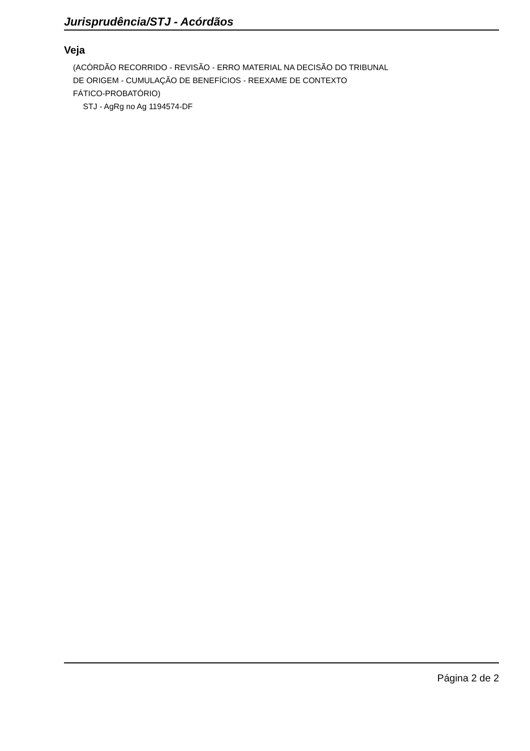Jurisprudência/STJ - Acórdãos
Veja
(ACÓRDÃO RECORRIDO - REVISÃO - ERRO MATERIAL NA DECISÃO DO TRIBUNAL
DE ORIGEM - CUMULAÇÃO DE BENEFÍCIOS - REEXAME DE CONTEXTO
FÁTICO-PROBATÓRIO)
STJ - AgRg no Ag 1194574-DF
Página 2 de 2